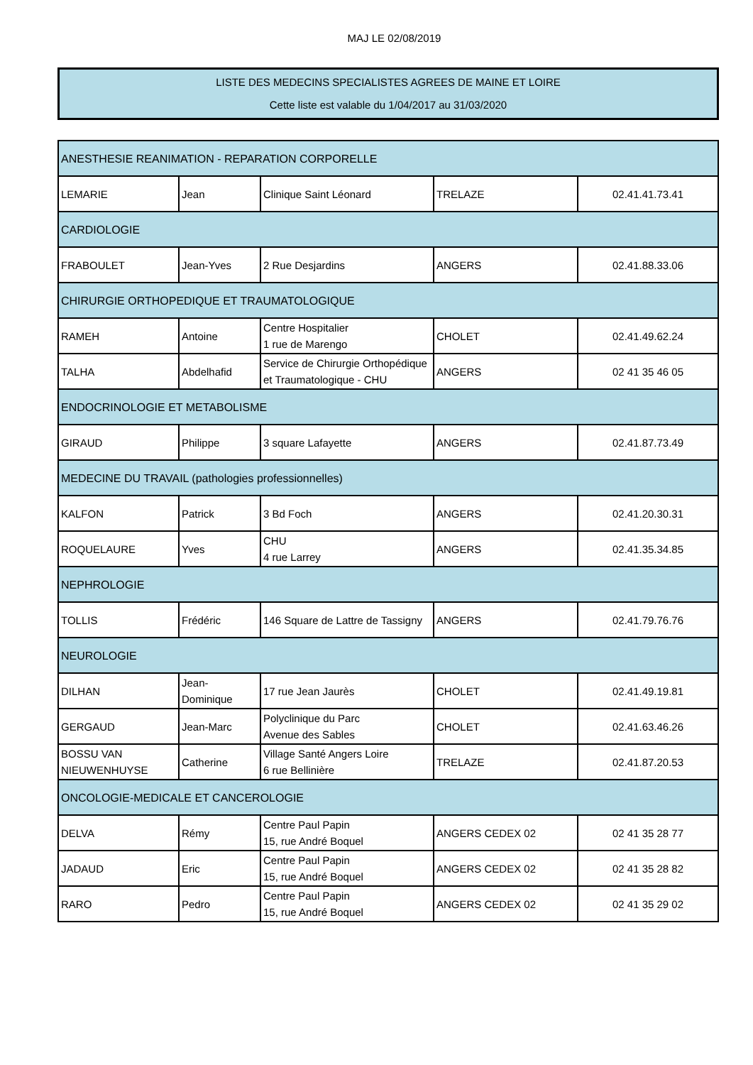MAJ LE 02/08/2019
LISTE DES MEDECINS SPECIALISTES AGREES DE MAINE ET LOIRE
Cette liste est valable du 1/04/2017 au 31/03/2020
| ANESTHESIE REANIMATION - REPARATION CORPORELLE | | | | |
| LEMARIE | Jean | Clinique Saint Léonard | TRELAZE | 02.41.41.73.41 |
| CARDIOLOGIE | | | | |
| FRABOULET | Jean-Yves | 2 Rue Desjardins | ANGERS | 02.41.88.33.06 |
| CHIRURGIE ORTHOPEDIQUE ET TRAUMATOLOGIQUE | | | | |
| RAMEH | Antoine | Centre Hospitalier 1 rue de Marengo | CHOLET | 02.41.49.62.24 |
| TALHA | Abdelhafid | Service de Chirurgie Orthopédique et Traumatologique - CHU | ANGERS | 02 41 35 46 05 |
| ENDOCRINOLOGIE ET METABOLISME | | | | |
| GIRAUD | Philippe | 3 square Lafayette | ANGERS | 02.41.87.73.49 |
| MEDECINE DU TRAVAIL (pathologies professionnelles) | | | | |
| KALFON | Patrick | 3 Bd Foch | ANGERS | 02.41.20.30.31 |
| ROQUELAURE | Yves | CHU 4 rue Larrey | ANGERS | 02.41.35.34.85 |
| NEPHROLOGIE | | | | |
| TOLLIS | Frédéric | 146 Square de Lattre de Tassigny | ANGERS | 02.41.79.76.76 |
| NEUROLOGIE | | | | |
| DILHAN | Jean-Dominique | 17 rue Jean Jaurès | CHOLET | 02.41.49.19.81 |
| GERGAUD | Jean-Marc | Polyclinique du Parc Avenue des Sables | CHOLET | 02.41.63.46.26 |
| BOSSU VAN NIEUWENHUYSE | Catherine | Village Santé Angers Loire 6 rue Bellinière | TRELAZE | 02.41.87.20.53 |
| ONCOLOGIE-MEDICALE ET CANCEROLOGIE | | | | |
| DELVA | Rémy | Centre Paul Papin 15, rue André Boquel | ANGERS CEDEX 02 | 02 41 35 28 77 |
| JADAUD | Eric | Centre Paul Papin 15, rue André Boquel | ANGERS CEDEX 02 | 02 41 35 28 82 |
| RARO | Pedro | Centre Paul Papin 15, rue André Boquel | ANGERS CEDEX 02 | 02 41 35 29 02 |